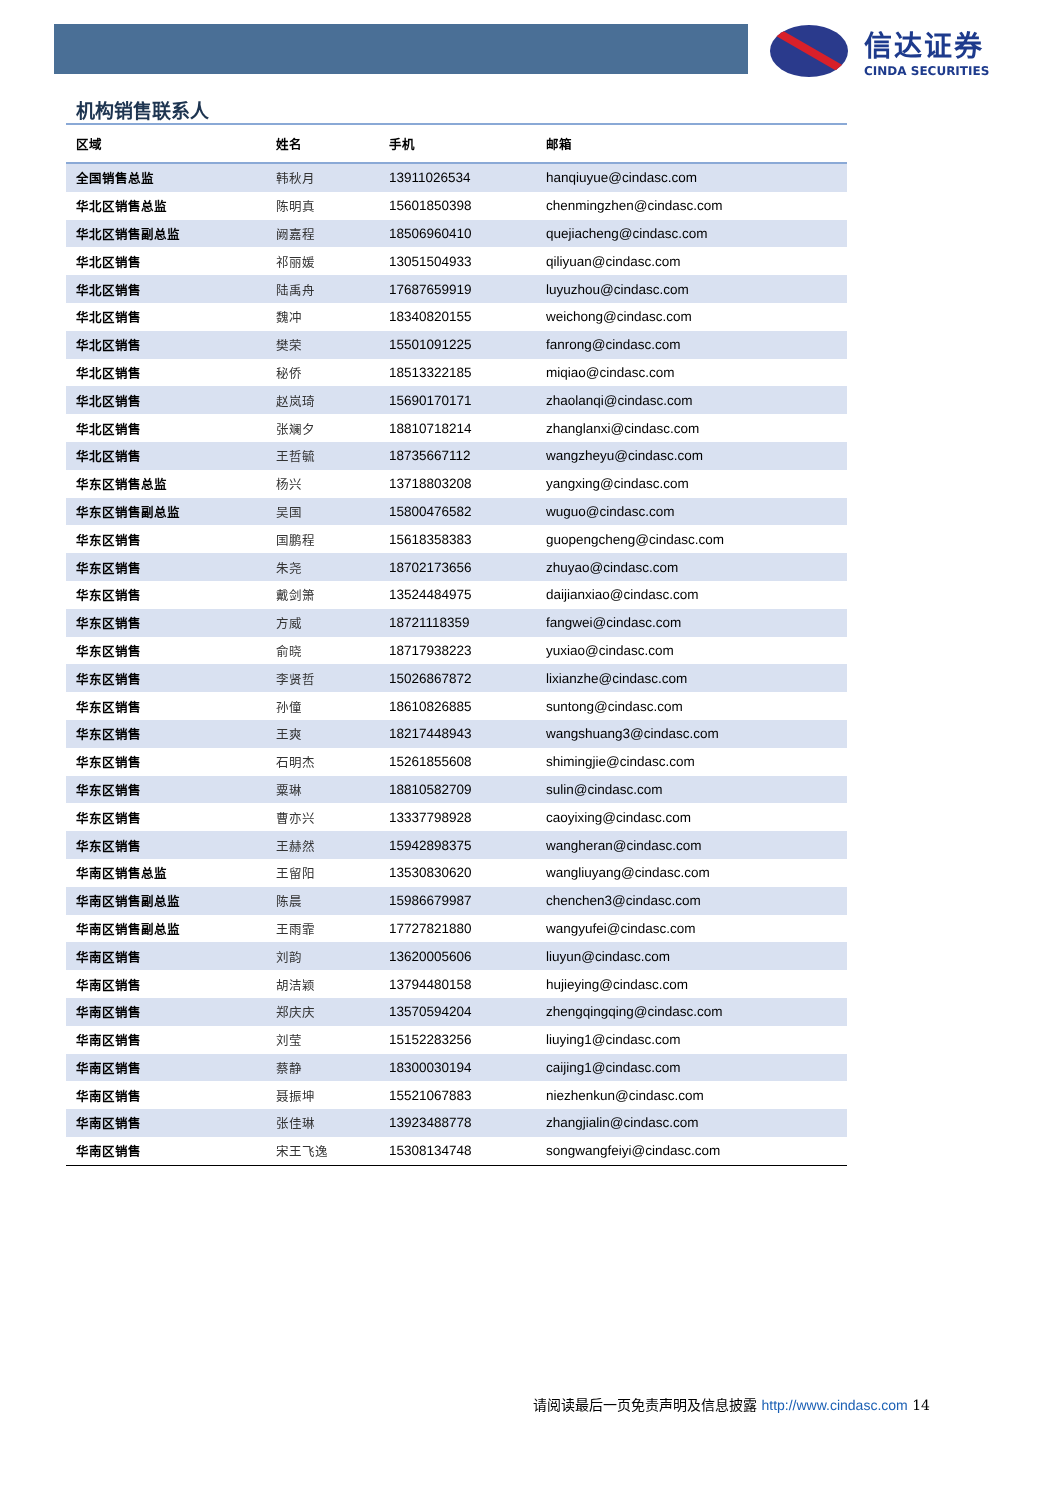信达证券
CINDA SECURITIES
机构销售联系人
| 区域 | 姓名 | 手机 | 邮箱 |
| --- | --- | --- | --- |
| 全国销售总监 | 韩秋月 | 13911026534 | hanqiuyue@cindasc.com |
| 华北区销售总监 | 陈明真 | 15601850398 | chenmingzhen@cindasc.com |
| 华北区销售副总监 | 阙嘉程 | 18506960410 | quejiacheng@cindasc.com |
| 华北区销售 | 祁丽媛 | 13051504933 | qiliyuan@cindasc.com |
| 华北区销售 | 陆禹舟 | 17687659919 | luyuzhou@cindasc.com |
| 华北区销售 | 魏冲 | 18340820155 | weichong@cindasc.com |
| 华北区销售 | 樊荣 | 15501091225 | fanrong@cindasc.com |
| 华北区销售 | 秘侨 | 18513322185 | miqiao@cindasc.com |
| 华北区销售 | 赵岚琦 | 15690170171 | zhaolanqi@cindasc.com |
| 华北区销售 | 张斓夕 | 18810718214 | zhanglanxi@cindasc.com |
| 华北区销售 | 王哲毓 | 18735667112 | wangzheyu@cindasc.com |
| 华东区销售总监 | 杨兴 | 13718803208 | yangxing@cindasc.com |
| 华东区销售副总监 | 吴国 | 15800476582 | wuguo@cindasc.com |
| 华东区销售 | 国鹏程 | 15618358383 | guopengcheng@cindasc.com |
| 华东区销售 | 朱尧 | 18702173656 | zhuyao@cindasc.com |
| 华东区销售 | 戴剑箫 | 13524484975 | daijianxiao@cindasc.com |
| 华东区销售 | 方威 | 18721118359 | fangwei@cindasc.com |
| 华东区销售 | 俞晓 | 18717938223 | yuxiao@cindasc.com |
| 华东区销售 | 李贤哲 | 15026867872 | lixianzhe@cindasc.com |
| 华东区销售 | 孙僮 | 18610826885 | suntong@cindasc.com |
| 华东区销售 | 王爽 | 18217448943 | wangshuang3@cindasc.com |
| 华东区销售 | 石明杰 | 15261855608 | shimingjie@cindasc.com |
| 华东区销售 | 粟琳 | 18810582709 | sulin@cindasc.com |
| 华东区销售 | 曹亦兴 | 13337798928 | caoyixing@cindasc.com |
| 华东区销售 | 王赫然 | 15942898375 | wangheran@cindasc.com |
| 华南区销售总监 | 王留阳 | 13530830620 | wangliuyang@cindasc.com |
| 华南区销售副总监 | 陈晨 | 15986679987 | chenchen3@cindasc.com |
| 华南区销售副总监 | 王雨霏 | 17727821880 | wangyufei@cindasc.com |
| 华南区销售 | 刘韵 | 13620005606 | liuyun@cindasc.com |
| 华南区销售 | 胡洁颖 | 13794480158 | hujieying@cindasc.com |
| 华南区销售 | 郑庆庆 | 13570594204 | zhengqingqing@cindasc.com |
| 华南区销售 | 刘莹 | 15152283256 | liuying1@cindasc.com |
| 华南区销售 | 蔡静 | 18300030194 | caijing1@cindasc.com |
| 华南区销售 | 聂振坤 | 15521067883 | niezhenkun@cindasc.com |
| 华南区销售 | 张佳琳 | 13923488778 | zhangjialin@cindasc.com |
| 华南区销售 | 宋王飞逸 | 15308134748 | songwangfeiyi@cindasc.com |
请阅读最后一页免责声明及信息披露 http://www.cindasc.com 14